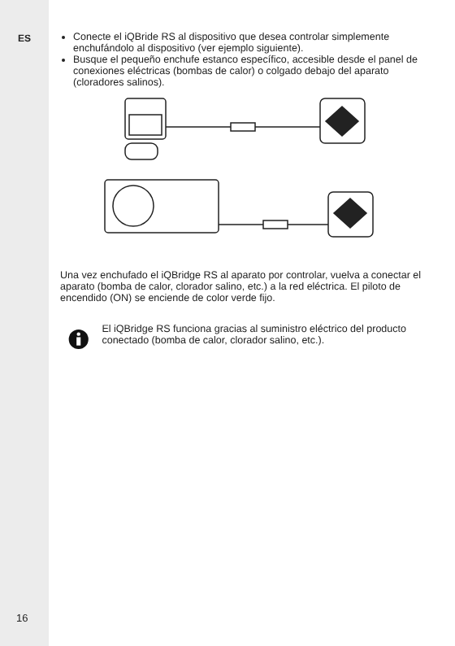ES
16
Conecte el iQBride RS al dispositivo que desea controlar simplemente enchufándolo al dispositivo (ver ejemplo siguiente).
Busque el pequeño enchufe estanco específico, accesible desde el panel de conexiones eléctricas (bombas de calor) o colgado debajo del aparato (cloradores salinos).
Una vez enchufado el iQBridge RS al aparato por controlar, vuelva a conectar el aparato (bomba de calor, clorador salino, etc.) a la red eléctrica. El piloto de encendido (ON) se enciende de color verde fijo.
El iQBridge RS funciona gracias al suministro eléctrico del producto conectado (bomba de calor, clorador salino, etc.).